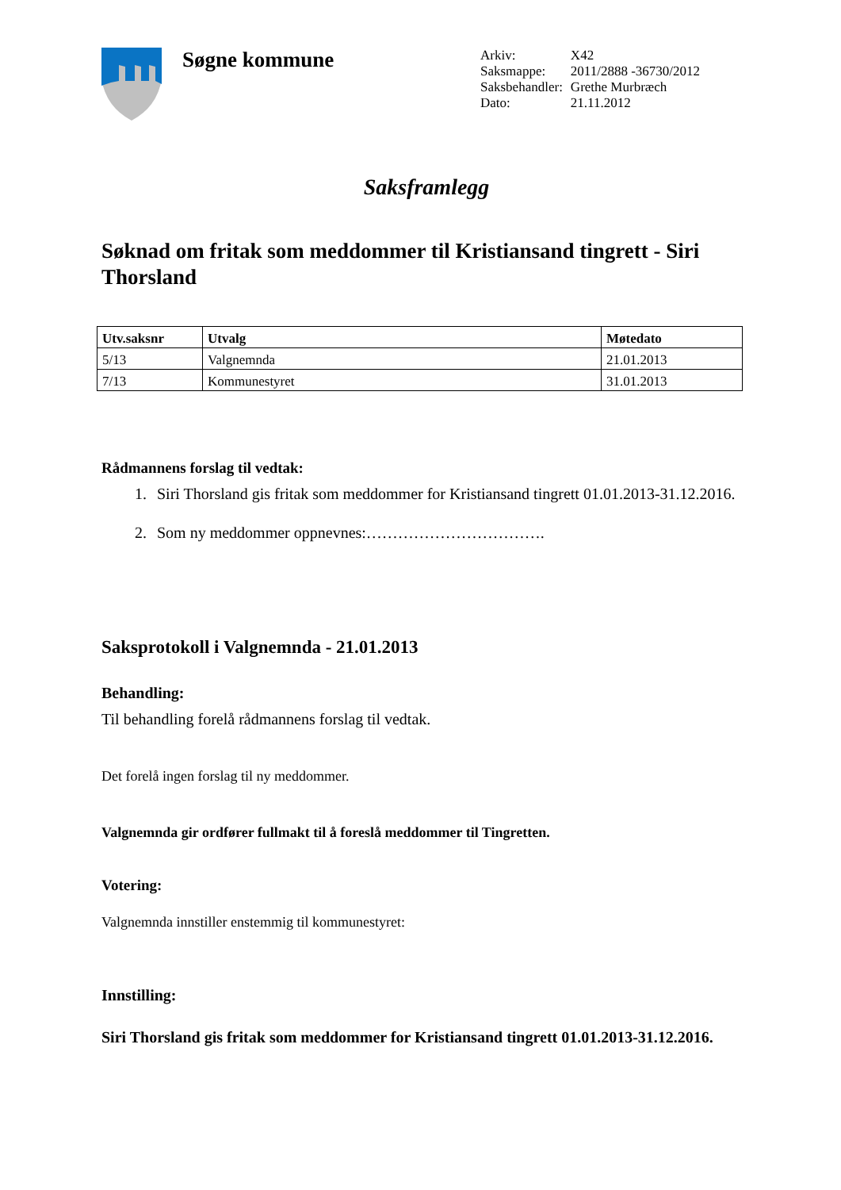Søgne kommune
| Arkiv: | X42 |
| Saksmappe: | 2011/2888 -36730/2012 |
| Saksbehandler: | Grethe Murbræch |
| Dato: | 21.11.2012 |
Saksframlegg
Søknad om fritak som meddommer til Kristiansand tingrett - Siri Thorsland
| Utv.saksnr | Utvalg | Møtedato |
| --- | --- | --- |
| 5/13 | Valgnemnda | 21.01.2013 |
| 7/13 | Kommunestyret | 31.01.2013 |
Rådmannens forslag til vedtak:
1. Siri Thorsland gis fritak som meddommer for Kristiansand tingrett 01.01.2013-31.12.2016.
2. Som ny meddommer oppnevnes:…………………………….
Saksprotokoll i Valgnemnda - 21.01.2013
Behandling:
Til behandling forelå rådmannens forslag til vedtak.
Det forelå ingen forslag til ny meddommer.
Valgnemnda gir ordfører fullmakt til å foreslå meddommer til Tingretten.
Votering:
Valgnemnda innstiller enstemmig til kommunestyret:
Innstilling:
Siri Thorsland gis fritak som meddommer for Kristiansand tingrett 01.01.2013-31.12.2016.